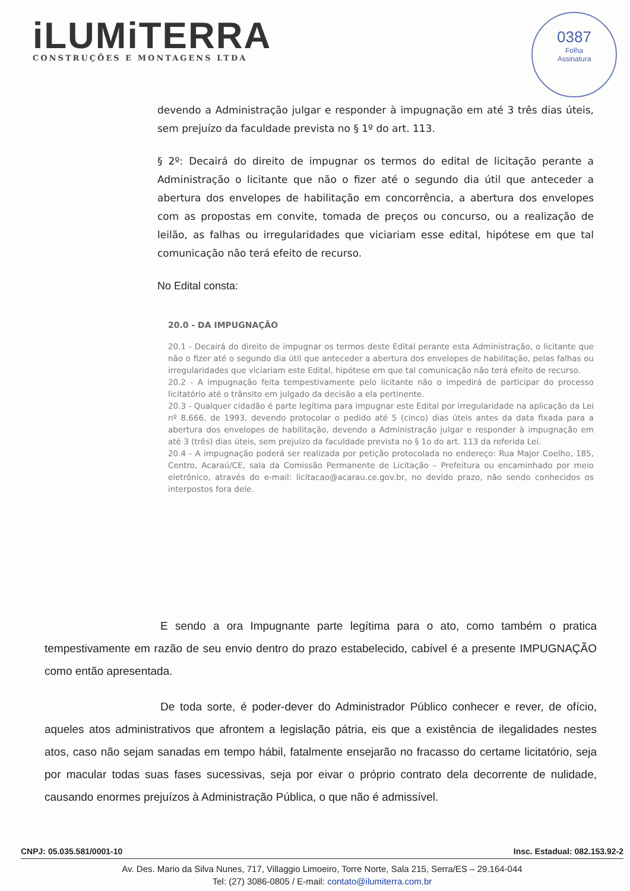iLUMiTERRA
CONSTRUÇÕES E MONTAGENS LTDA
0387
Folha
Assinatura
devendo a Administração julgar e responder à impugnação em até 3 três dias úteis, sem prejuízo da faculdade prevista no § 1º do art. 113.
§ 2º: Decairá do direito de impugnar os termos do edital de licitação perante a Administração o licitante que não o fizer até o segundo dia útil que anteceder a abertura dos envelopes de habilitação em concorrência, a abertura dos envelopes com as propostas em convite, tomada de preços ou concurso, ou a realização de leilão, as falhas ou irregularidades que viciariam esse edital, hipótese em que tal comunicação não terá efeito de recurso.
No Edital consta:
20.0 - DA IMPUGNAÇÃO
20.1 - Decairá do direito de impugnar os termos deste Edital perante esta Administração, o licitante que não o fizer até o segundo dia útil que anteceder a abertura dos envelopes de habilitação, pelas falhas ou irregularidades que viciariam este Edital, hipótese em que tal comunicação não terá efeito de recurso.
20.2 - A impugnação feita tempestivamente pelo licitante não o impedirá de participar do processo licitatório até o trânsito em julgado da decisão a ela pertinente.
20.3 - Qualquer cidadão é parte legítima para impugnar este Edital por irregularidade na aplicação da Lei nº 8.666, de 1993, devendo protocolar o pedido até 5 (cinco) dias úteis antes da data fixada para a abertura dos envelopes de habilitação, devendo a Administração julgar e responder à impugnação em até 3 (três) dias úteis, sem prejuízo da faculdade prevista no § 1o do art. 113 da referida Lei.
20.4 - A impugnação poderá ser realizada por petição protocolada no endereço: Rua Major Coelho, 185, Centro, Acaraú/CE, sala da Comissão Permanente de Licitação – Prefeitura ou encaminhado por meio eletrônico, através do e-mail: licitacao@acarau.ce.gov.br, no devido prazo, não sendo conhecidos os interpostos fora dele.
E sendo a ora Impugnante parte legítima para o ato, como também o pratica tempestivamente em razão de seu envio dentro do prazo estabelecido, cabível é a presente IMPUGNAÇÃO como então apresentada.
De toda sorte, é poder-dever do Administrador Público conhecer e rever, de ofício, aqueles atos administrativos que afrontem a legislação pátria, eis que a existência de ilegalidades nestes atos, caso não sejam sanadas em tempo hábil, fatalmente ensejarão no fracasso do certame licitatório, seja por macular todas suas fases sucessivas, seja por eivar o próprio contrato dela decorrente de nulidade, causando enormes prejuízos à Administração Pública, o que não é admissível.
CNPJ: 05.035.581/0001-10 Insc. Estadual: 082.153.92-2
Av. Des. Mario da Silva Nunes, 717, Villaggio Limoeiro, Torre Norte, Sala 215, Serra/ES – 29.164-044
Tel: (27) 3086-0805 / E-mail: contato@ilumiterra.com.br